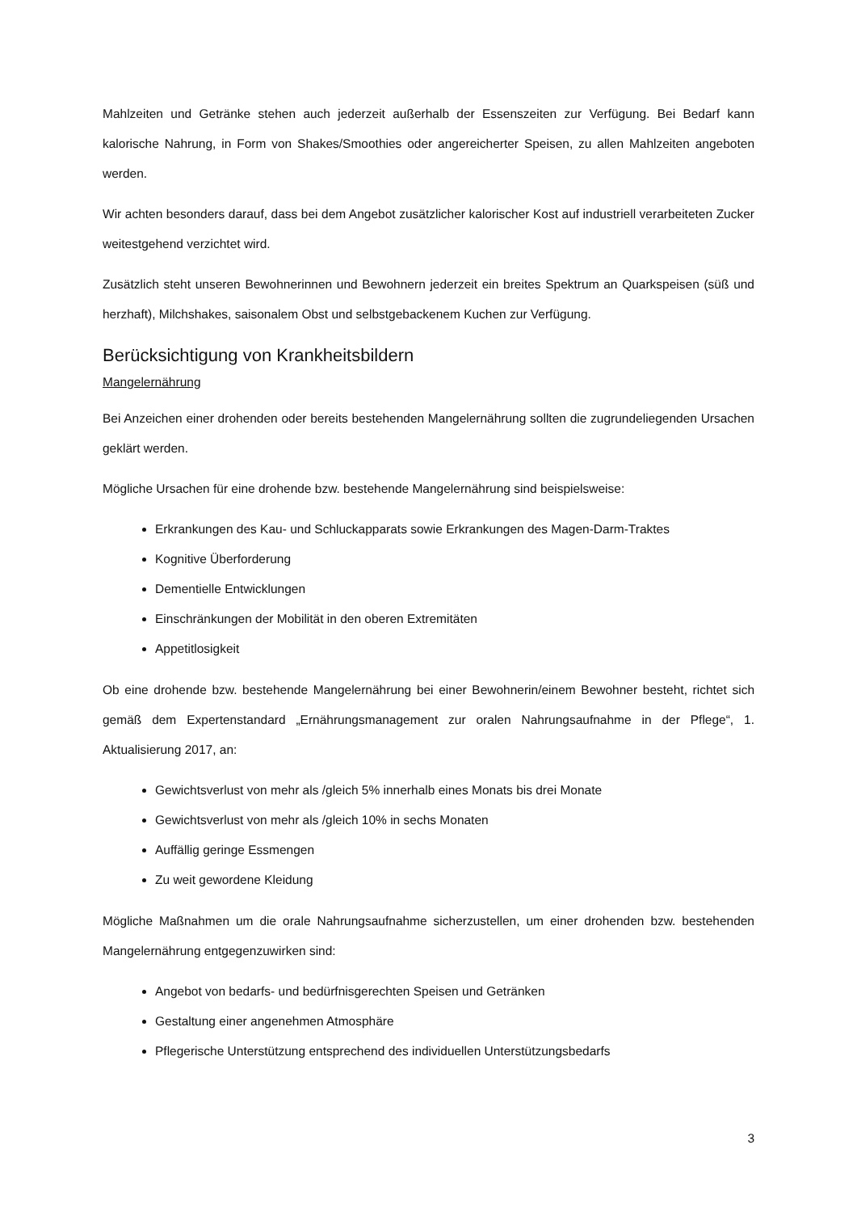Mahlzeiten und Getränke stehen auch jederzeit außerhalb der Essenszeiten zur Verfügung. Bei Bedarf kann kalorische Nahrung, in Form von Shakes/Smoothies oder angereicherter Speisen, zu allen Mahlzeiten angeboten werden.
Wir achten besonders darauf, dass bei dem Angebot zusätzlicher kalorischer Kost auf industriell verarbeiteten Zucker weitestgehend verzichtet wird.
Zusätzlich steht unseren Bewohnerinnen und Bewohnern jederzeit ein breites Spektrum an Quarkspeisen (süß und herzhaft), Milchshakes, saisonalem Obst und selbstgebackenem Kuchen zur Verfügung.
Berücksichtigung von Krankheitsbildern
Mangelernährung
Bei Anzeichen einer drohenden oder bereits bestehenden Mangelernährung sollten die zugrundeliegenden Ursachen geklärt werden.
Mögliche Ursachen für eine drohende bzw. bestehende Mangelernährung sind beispielsweise:
Erkrankungen des Kau- und Schluckapparats sowie Erkrankungen des Magen-Darm-Traktes
Kognitive Überforderung
Dementielle Entwicklungen
Einschränkungen der Mobilität in den oberen Extremitäten
Appetitlosigkeit
Ob eine drohende bzw. bestehende Mangelernährung bei einer Bewohnerin/einem Bewohner besteht, richtet sich gemäß dem Expertenstandard „Ernährungsmanagement zur oralen Nahrungsaufnahme in der Pflege“, 1. Aktualisierung 2017, an:
Gewichtsverlust von mehr als /gleich 5% innerhalb eines Monats bis drei Monate
Gewichtsverlust von mehr als /gleich 10% in sechs Monaten
Auffällig geringe Essmengen
Zu weit gewordene Kleidung
Mögliche Maßnahmen um die orale Nahrungsaufnahme sicherzustellen, um einer drohenden bzw. bestehenden Mangelernährung entgegenzuwirken sind:
Angebot von bedarfs- und bedürfnisgerechten Speisen und Getränken
Gestaltung einer angenehmen Atmosphäre
Pflegerische Unterstützung entsprechend des individuellen Unterstützungsbedarfs
3